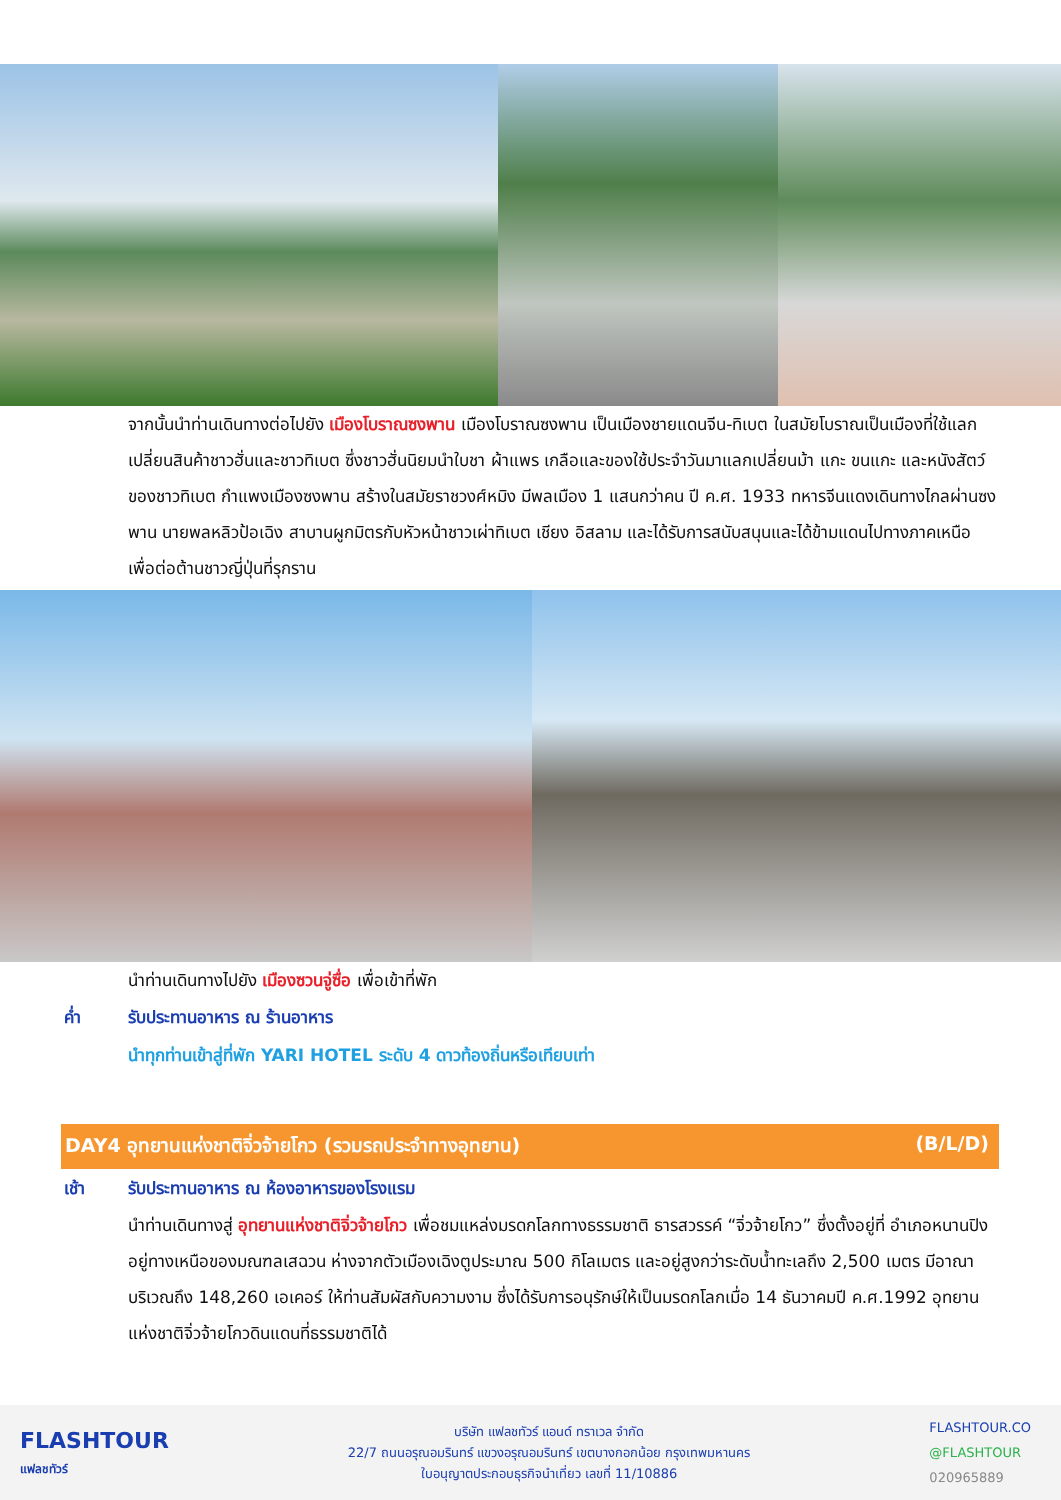จากนั้นนำท่านเดินทางต่อไปยัง เมืองโบราณซงพาน เมืองโบราณซงพาน เป็นเมืองชายแดนจีน-ทิเบต ในสมัยโบราณเป็นเมืองที่ใช้แลกเปลี่ยนสินค้าชาวฮั่นและชาวทิเบต ซึ่งชาวฮั่นนิยมนำใบชา ผ้าแพร เกลือและของใช้ประจำวันมาแลกเปลี่ยนม้า แกะ ขนแกะ และหนังสัตว์ของชาวทิเบต กำแพงเมืองซงพาน สร้างในสมัยราชวงศ์หมิง มีพลเมือง 1 แสนกว่าคน ปี ค.ศ. 1933 ทหารจีนแดงเดินทางไกลผ่านซงพาน นายพลหลิวป้อเฉิง สาบานผูกมิตรกับหัวหน้าชาวเผ่าทิเบต เชียง อิสลาม และได้รับการสนับสนุนและได้ข้ามแดนไปทางภาคเหนือเพื่อต่อต้านชาวญี่ปุ่นที่รุกราน
นำท่านเดินทางไปยัง เมืองซวนจู่ซื่อ เพื่อเข้าที่พัก
ค่ำ รับประทานอาหาร ณ ร้านอาหาร
นำทุกท่านเข้าสู่ที่พัก YARI HOTEL ระดับ 4 ดาวท้องถิ่นหรือเทียบเท่า
DAY4 อุทยานแห่งชาติจิ่วจ้ายโกว (รวมรถประจำทางอุทยาน) (B/L/D)
เช้า รับประทานอาหาร ณ ห้องอาหารของโรงแรม
นำท่านเดินทางสู่ อุทยานแห่งชาติจิ่วจ้ายโกว เพื่อชมแหล่งมรดกโลกทางธรรมชาติ ธารสวรรค์ “จิ่วจ้ายโกว” ซึ่งตั้งอยู่ที่ อำเภอหนานปิง อยู่ทางเหนือของมณฑลเสฉวน ห่างจากตัวเมืองเฉิงตูประมาณ 500 กิโลเมตร และอยู่สูงกว่าระดับน้ำทะเลถึง 2,500 เมตร มีอาณาบริเวณถึง 148,260 เอเคอร์ ให้ท่านสัมผัสกับความงาม ซึ่งได้รับการอนุรักษ์ให้เป็นมรดกโลกเมื่อ 14 ธันวาคมปี ค.ศ.1992 อุทยานแห่งชาติจิ่วจ้ายโกวดินแดนที่ธรรมชาติได้
FLASHTOUR
แฟลชทัวร์
บริษัท แฟลชทัวร์ แอนด์ ทราเวล จำกัด
22/7 ถนนอรุณอมรินทร์ แขวงอรุณอมรินทร์ เขตบางกอกน้อย กรุงเทพมหานคร
ใบอนุญาตประกอบธุรกิจนำเที่ยว เลขที่ 11/10886
FLASHTOUR.CO
@FLASHTOUR
020965889